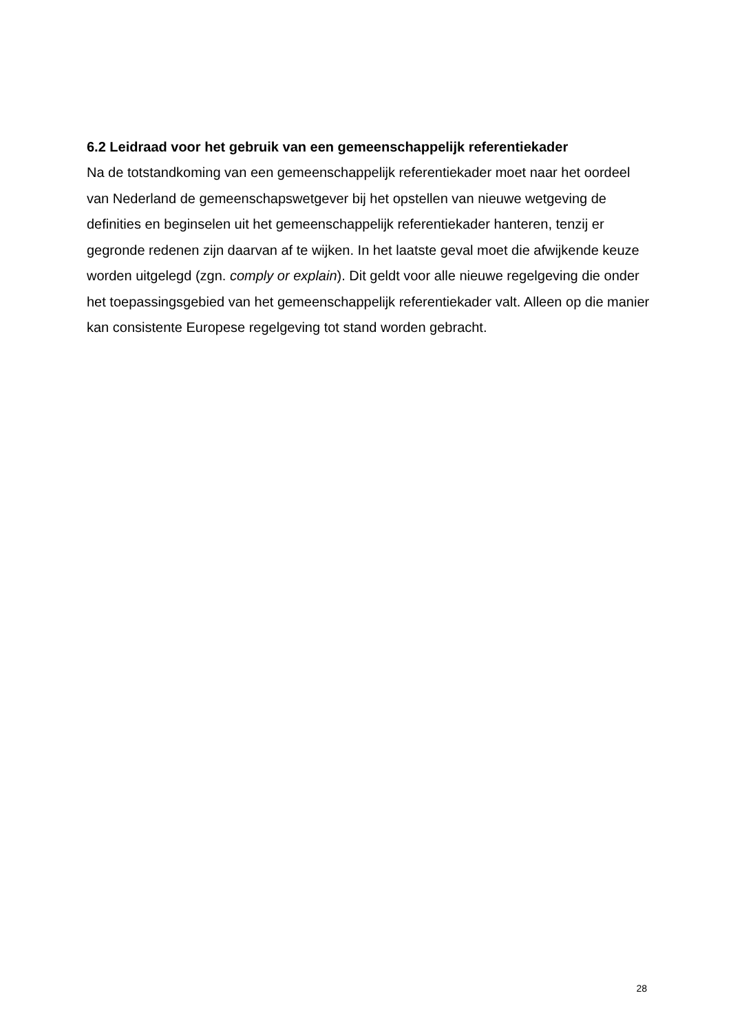6.2 Leidraad voor het gebruik van een gemeenschappelijk referentiekader
Na de totstandkoming van een gemeenschappelijk referentiekader moet naar het oordeel van Nederland de gemeenschapswetgever bij het opstellen van nieuwe wetgeving de definities en beginselen uit het gemeenschappelijk referentiekader hanteren, tenzij er gegronde redenen zijn daarvan af te wijken. In het laatste geval moet die afwijkende keuze worden uitgelegd (zgn. comply or explain). Dit geldt voor alle nieuwe regelgeving die onder het toepassingsgebied van het gemeenschappelijk referentiekader valt. Alleen op die manier kan consistente Europese regelgeving tot stand worden gebracht.
28